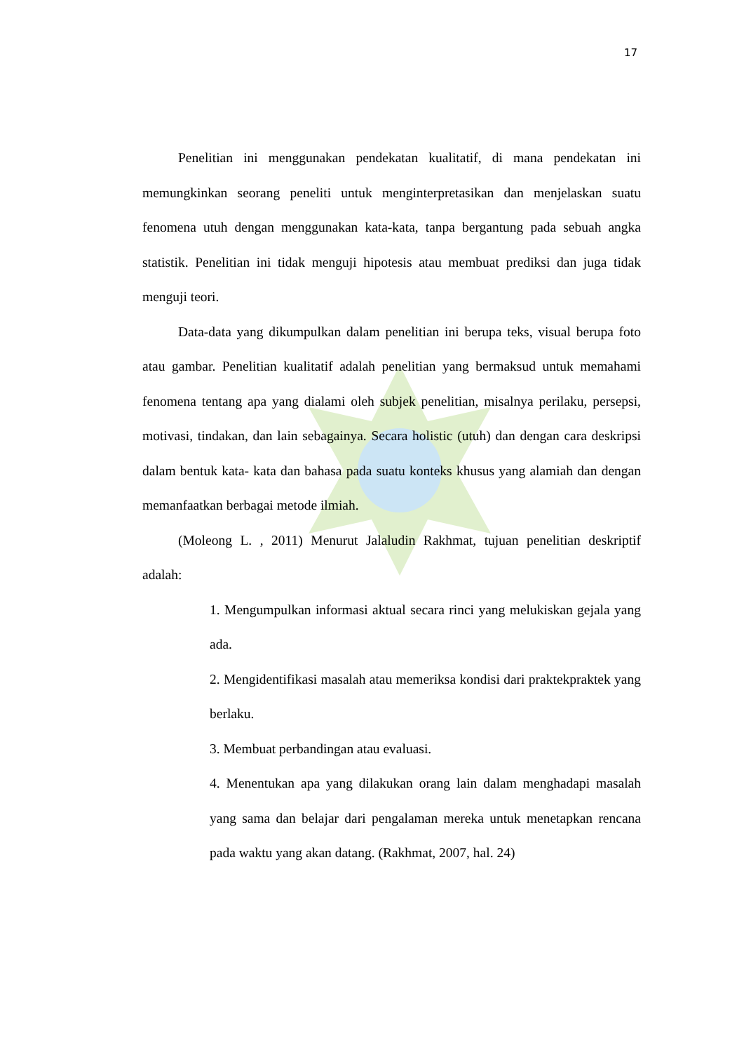17
Penelitian ini menggunakan pendekatan kualitatif, di mana pendekatan ini memungkinkan seorang peneliti untuk menginterpretasikan dan menjelaskan suatu fenomena utuh dengan menggunakan kata-kata, tanpa bergantung pada sebuah angka statistik. Penelitian ini tidak menguji hipotesis atau membuat prediksi dan juga tidak menguji teori.
Data-data yang dikumpulkan dalam penelitian ini berupa teks, visual berupa foto atau gambar. Penelitian kualitatif adalah penelitian yang bermaksud untuk memahami fenomena tentang apa yang dialami oleh subjek penelitian, misalnya perilaku, persepsi, motivasi, tindakan, dan lain sebagainya. Secara holistic (utuh) dan dengan cara deskripsi dalam bentuk kata- kata dan bahasa pada suatu konteks khusus yang alamiah dan dengan memanfaatkan berbagai metode ilmiah.
(Moleong L. , 2011) Menurut Jalaludin Rakhmat, tujuan penelitian deskriptif adalah:
1. Mengumpulkan informasi aktual secara rinci yang melukiskan gejala yang ada.
2. Mengidentifikasi masalah atau memeriksa kondisi dari praktekpraktek yang berlaku.
3. Membuat perbandingan atau evaluasi.
4. Menentukan apa yang dilakukan orang lain dalam menghadapi masalah yang sama dan belajar dari pengalaman mereka untuk menetapkan rencana pada waktu yang akan datang. (Rakhmat, 2007, hal. 24)